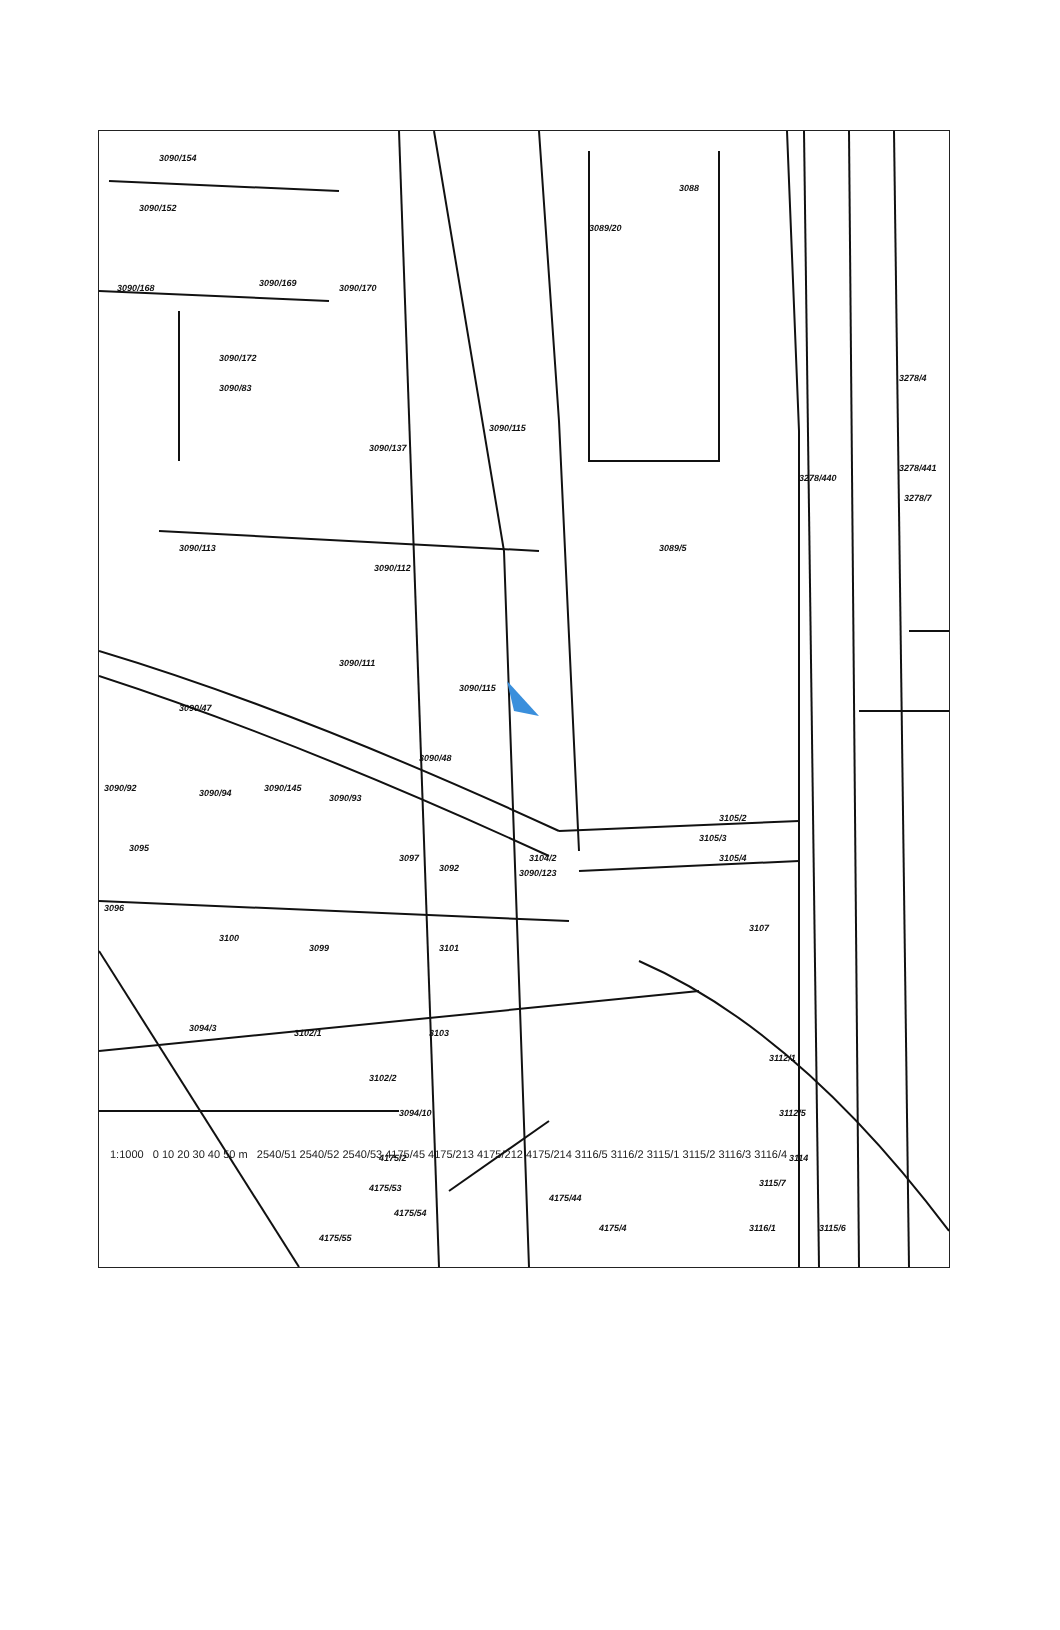3090/154
3090/152
3090/168
3090/169
3090/170
3090/172
3090/83
3090/137
3090/113
3090/112
3090/111
3090/115
3090/115
3089/20
3088
3089/5
3278/440
3278/441
3278/7
3278/4
3090/47
3090/92
3090/94
3090/145
3090/93
3090/48
3095
3096
3092
3090/123
3097
3100
3099
3101
3105/3
3105/2
3105/4
3107
3094/3
3102/1
3103
3102/2
3094/10
4175/2
4175/53
4175/54
4175/55
4175/44
3112/1
3112/5
3114
3115/7
3116/1
3115/6
3104/2
4175/4
1:1000 0 10 20 30 40 50 m 2540/51 2540/52 2540/53 4175/45 4175/213 4175/212 4175/214 3116/5 3116/2 3115/1 3115/2 3116/3 3116/4